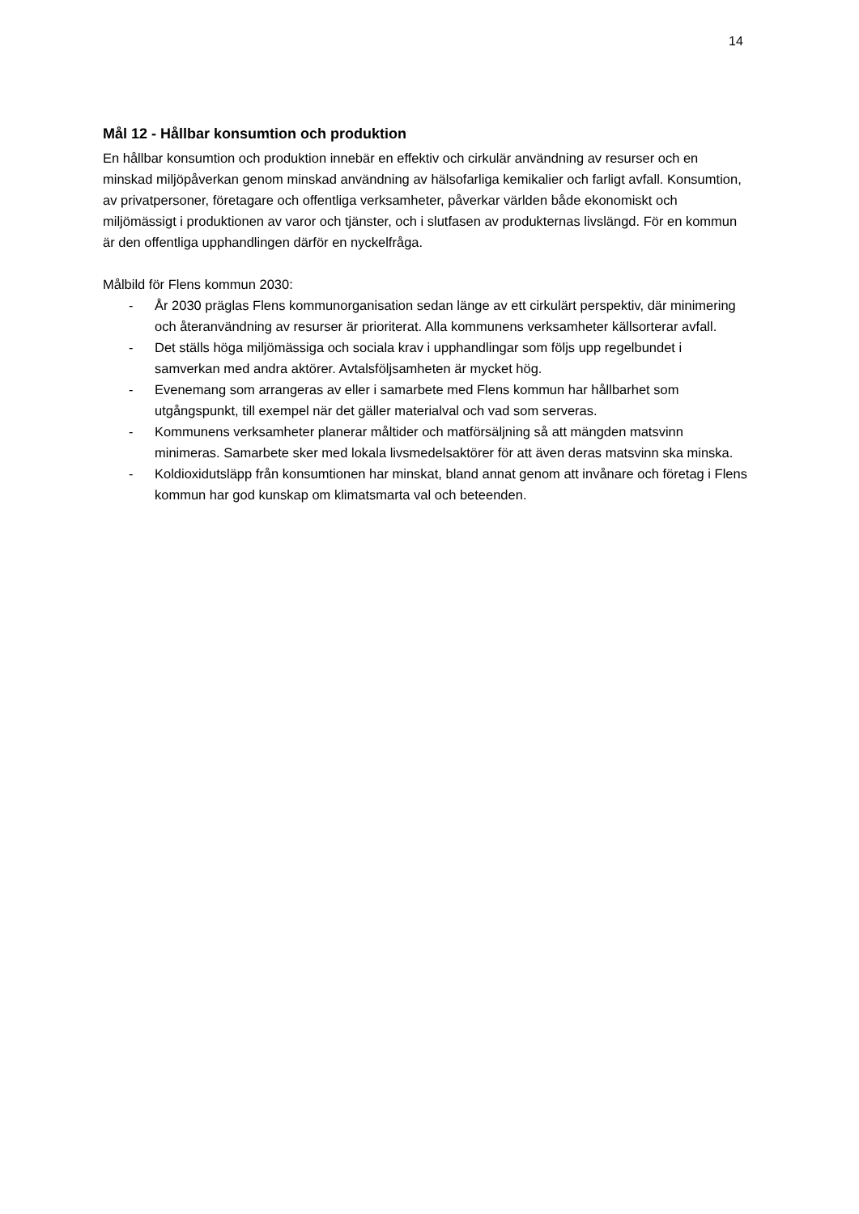14
Mål 12 - Hållbar konsumtion och produktion
En hållbar konsumtion och produktion innebär en effektiv och cirkulär användning av resurser och en minskad miljöpåverkan genom minskad användning av hälsofarliga kemikalier och farligt avfall. Konsumtion, av privatpersoner, företagare och offentliga verksamheter, påverkar världen både ekonomiskt och miljömässigt i produktionen av varor och tjänster, och i slutfasen av produkternas livslängd. För en kommun är den offentliga upphandlingen därför en nyckelfråga.
Målbild för Flens kommun 2030:
- År 2030 präglas Flens kommunorganisation sedan länge av ett cirkulärt perspektiv, där minimering och återanvändning av resurser är prioriterat. Alla kommunens verksamheter källsorterar avfall.
- Det ställs höga miljömässiga och sociala krav i upphandlingar som följs upp regelbundet i samverkan med andra aktörer. Avtalsföljsamheten är mycket hög.
- Evenemang som arrangeras av eller i samarbete med Flens kommun har hållbarhet som utgångspunkt, till exempel när det gäller materialval och vad som serveras.
- Kommunens verksamheter planerar måltider och matförsäljning så att mängden matsvinn minimeras. Samarbete sker med lokala livsmedelsaktörer för att även deras matsvinn ska minska.
- Koldioxidutsläpp från konsumtionen har minskat, bland annat genom att invånare och företag i Flens kommun har god kunskap om klimatsmarta val och beteenden.